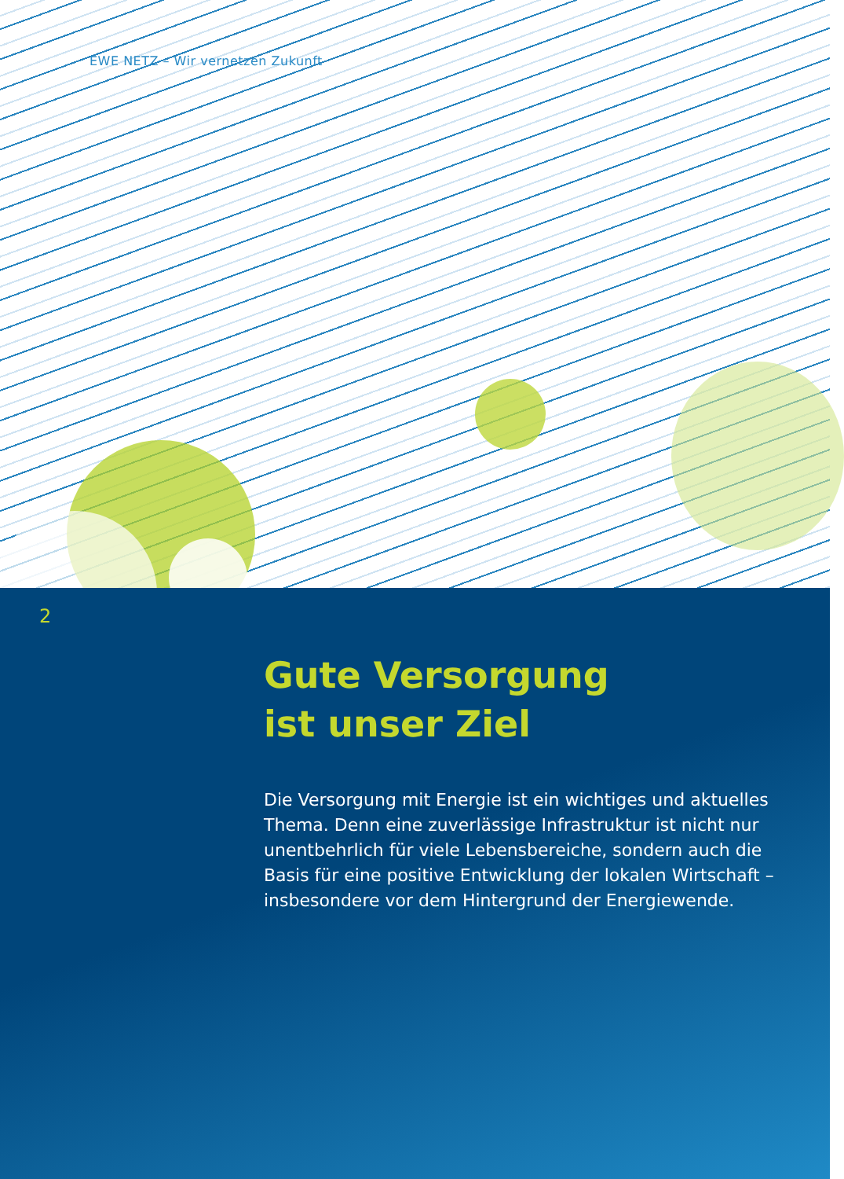EWE NETZ – Wir vernetzen Zukunft
2
Gute Versorgung
ist unser Ziel
Die Versorgung mit Energie ist ein wichtiges und aktuelles Thema. Denn eine zuverlässige Infrastruktur ist nicht nur unentbehrlich für viele Lebensbereiche, sondern auch die Basis für eine positive Entwicklung der lokalen Wirtschaft – insbesondere vor dem Hintergrund der Energiewende.